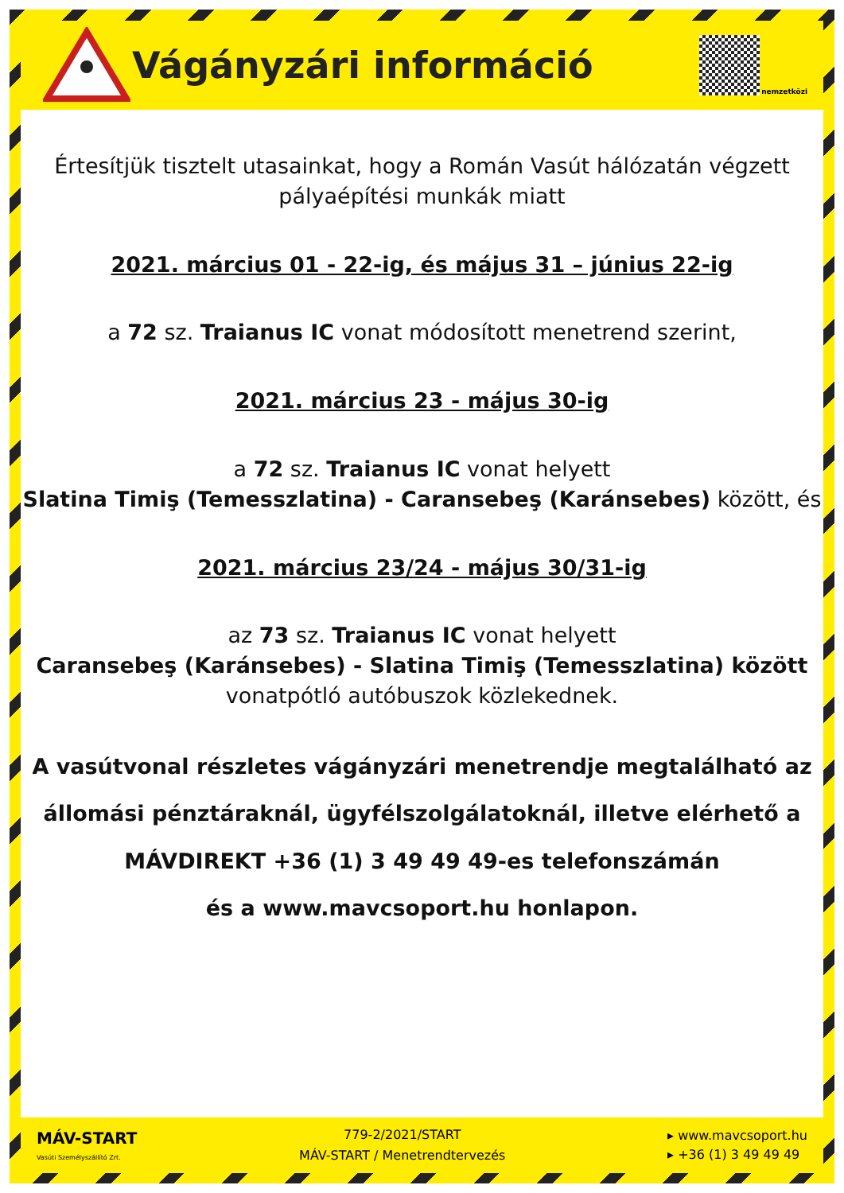Vágányzári információ
nemzetközi
Értesítjük tisztelt utasainkat, hogy a Román Vasút hálózatán végzett
pályaépítési munkák miatt
2021. március 01 - 22-ig, és május 31 – június 22-ig
a 72 sz. Traianus IC vonat módosított menetrend szerint,
2021. március 23 - május 30-ig
a 72 sz. Traianus IC vonat helyett
Slatina Timiş (Temesszlatina) - Caransebeş (Karánsebes) között, és
2021. március 23/24 - május 30/31-ig
az 73 sz. Traianus IC vonat helyett
Caransebeş (Karánsebes) - Slatina Timiş (Temesszlatina) között
vonatpótló autóbuszok közlekednek.
A vasútvonal részletes vágányzári menetrendje megtalálható az
állomási pénztáraknál, ügyfélszolgálatoknál, illetve elérhető a
MÁVDIREKT +36 (1) 3 49 49 49-es telefonszámán
és a www.mavcsoport.hu honlapon.
MÁV-START
Vasúti Személyszállító Zrt.
779-2/2021/START
MÁV-START / Menetrendtervezés
▸ www.mavcsoport.hu
▸ +36 (1) 3 49 49 49